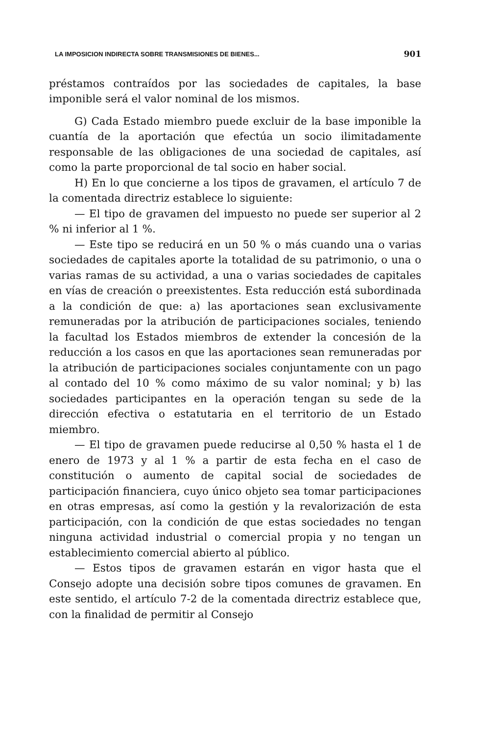LA IMPOSICION INDIRECTA SOBRE TRANSMISIONES DE BIENES... 901
préstamos contraídos por las sociedades de capitales, la base imponible será el valor nominal de los mismos.
G) Cada Estado miembro puede excluir de la base imponible la cuantía de la aportación que efectúa un socio ilimitadamente responsable de las obligaciones de una sociedad de capitales, así como la parte proporcional de tal socio en haber social.
H) En lo que concierne a los tipos de gravamen, el artículo 7 de la comentada directriz establece lo siguiente:
— El tipo de gravamen del impuesto no puede ser superior al 2 % ni inferior al 1 %.
— Este tipo se reducirá en un 50 % o más cuando una o varias sociedades de capitales aporte la totalidad de su patrimonio, o una o varias ramas de su actividad, a una o varias sociedades de capitales en vías de creación o preexistentes. Esta reducción está subordinada a la condición de que: a) las aportaciones sean exclusivamente remuneradas por la atribución de participaciones sociales, teniendo la facultad los Estados miembros de extender la concesión de la reducción a los casos en que las aportaciones sean remuneradas por la atribución de participaciones sociales conjuntamente con un pago al contado del 10 % como máximo de su valor nominal; y b) las sociedades participantes en la operación tengan su sede de la dirección efectiva o estatutaria en el territorio de un Estado miembro.
— El tipo de gravamen puede reducirse al 0,50 % hasta el 1 de enero de 1973 y al 1 % a partir de esta fecha en el caso de constitución o aumento de capital social de sociedades de participación financiera, cuyo único objeto sea tomar participaciones en otras empresas, así como la gestión y la revalorización de esta participación, con la condición de que estas sociedades no tengan ninguna actividad industrial o comercial propia y no tengan un establecimiento comercial abierto al público.
— Estos tipos de gravamen estarán en vigor hasta que el Consejo adopte una decisión sobre tipos comunes de gravamen. En este sentido, el artículo 7-2 de la comentada directriz establece que, con la finalidad de permitir al Consejo